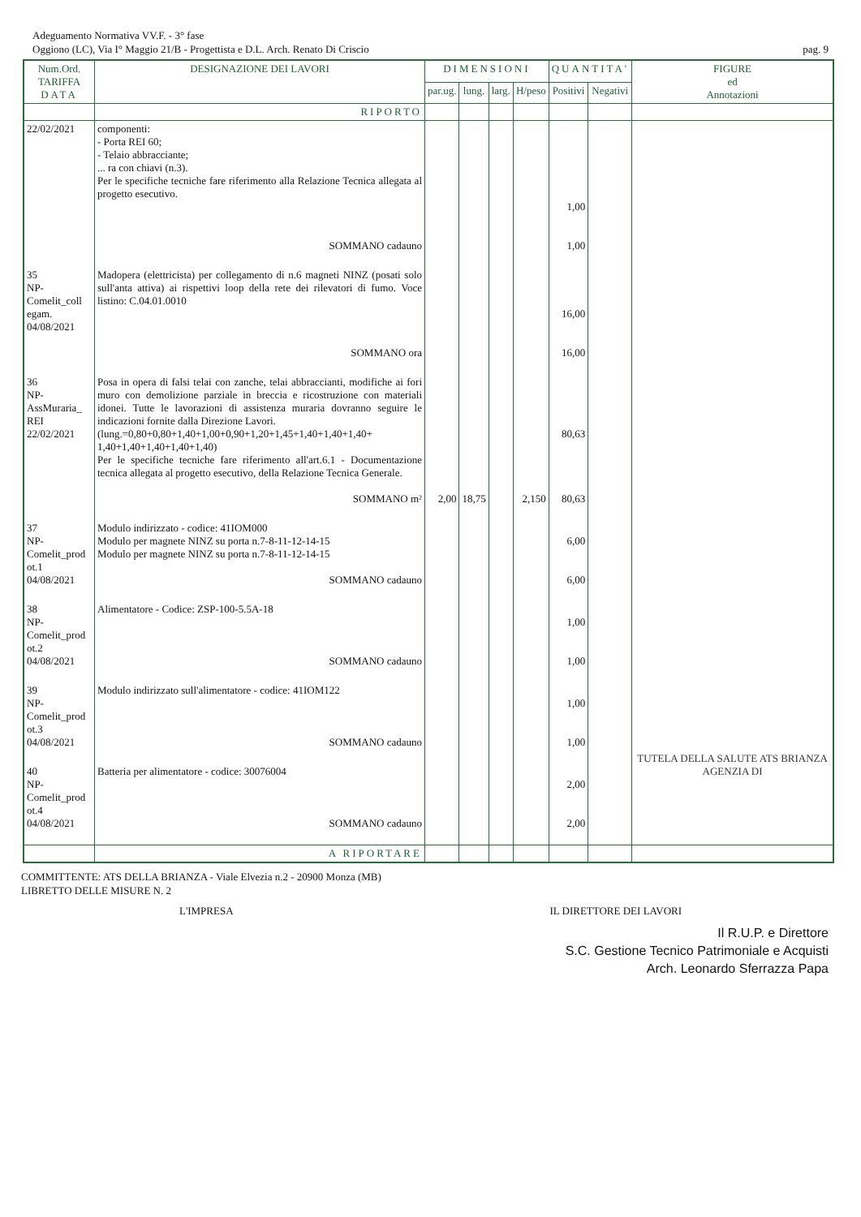Adeguamento Normativa VV.F. - 3° fase
Oggiono (LC), Via I° Maggio 21/B - Progettista e D.L. Arch. Renato Di Criscio pag. 9
| Num.Ord. TARIFFA DATA | DESIGNAZIONE DEI LAVORI | DIMENSIONI | | | | QUANTITA' | | FIGURE ed Annotazioni |
| --- | --- | --- | --- | --- | --- | --- | --- | --- |
| | | par.ug. | lung. | larg. | H/peso | Positivi | Negativi | |
| | RIPORTO | | | | | | | |
| 22/02/2021 | componenti: - Porta REI 60; - Telaio abbracciante; ... ra con chiavi (n.3). Per le specifiche tecniche fare riferimento alla Relazione Tecnica allegata al progetto esecutivo. SOMMANO cadauno | | | | | 1,00 1,00 | | |
| 35 NP- Comelit_coll egam. 04/08/2021 | Madopera (elettricista) per collegamento di n.6 magneti NINZ (posati solo sull'anta attiva) ai rispettivi loop della rete dei rilevatori di fumo. Voce listino: C.04.01.0010 SOMMANO ora | | | | | 16,00 16,00 | | |
| 36 NP- AssMuraria_ REI 22/02/2021 | Posa in opera di falsi telai con zanche, telai abbraccianti, modifiche ai fori muro con demolizione parziale in breccia e ricostruzione con materiali idonei. Tutte le lavorazioni di assistenza muraria dovranno seguire le indicazioni fornite dalla Direzione Lavori. (lung.=0,80+0,80+1,40+1,00+0,90+1,20+1,45+1,40+1,40+1,40+ 1,40+1,40+1,40+1,40+1,40) Per le specifiche tecniche fare riferimento all'art.6.1 - Documentazione tecnica allegata al progetto esecutivo, della Relazione Tecnica Generale. SOMMANO m² | 2,00 | 18,75 | | 2,150 | 80,63 80,63 | | |
| 37 NP- Comelit_prod ot.1 04/08/2021 | Modulo indirizzato - codice: 41IOM000 Modulo per magnete NINZ su porta n.7-8-11-12-14-15 Modulo per magnete NINZ su porta n.7-8-11-12-14-15 SOMMANO cadauno | | | | | 6,00 6,00 | | |
| 38 NP- Comelit_prod ot.2 04/08/2021 | Alimentatore - Codice: ZSP-100-5.5A-18 SOMMANO cadauno | | | | | 1,00 1,00 | | |
| 39 NP- Comelit_prod ot.3 04/08/2021 | Modulo indirizzato sull'alimentatore - codice: 41IOM122 SOMMANO cadauno | | | | | 1,00 1,00 | | |
| 40 NP- Comelit_prod ot.4 04/08/2021 | Batteria per alimentatore - codice: 30076004 SOMMANO cadauno | | | | | 2,00 2,00 | | TUTELA DELLA SALUTE ATS BRIANZA AGENZIA DI |
| | A RIPORTARE | | | | | | | |
COMMITTENTE: ATS DELLA BRIANZA - Viale Elvezia n.2 - 20900 Monza (MB)
LIBRETTO DELLE MISURE N. 2
L'IMPRESA IL DIRETTORE DEI LAVORI
Il R.U.P. e Direttore
S.C. Gestione Tecnico Patrimoniale e Acquisti
Arch. Leonardo Sferrazza Papa